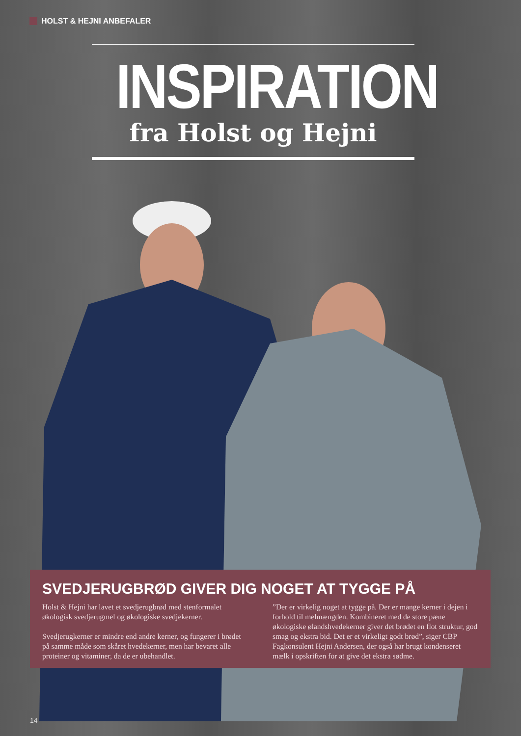HOLST & HEJNI ANBEFALER
INSPIRATION
fra Holst og Hejni
SVEDJERUGBRØD GIVER DIG NOGET AT TYGGE PÅ
Holst & Hejni har lavet et svedjerugbrød med stenformalet økologisk svedjerugmel og økologiske svedjekerner.
Svedjerugkerner er mindre end andre kerner, og fungerer i brødet på samme måde som skåret hvedekerner, men har bevaret alle proteiner og vitaminer, da de er ubehandlet.
”Der er virkelig noget at tygge på. Der er mange kerner i dejen i forhold til melmængden. Kombineret med de store pæne økologiske ølandshvedekerner giver det brødet en flot struktur, god smag og ekstra bid. Det er et virkeligt godt brød”, siger CBP Fagkonsulent Hejni Andersen, der også har brugt kondenseret mælk i opskriften for at give det ekstra sødme.
14